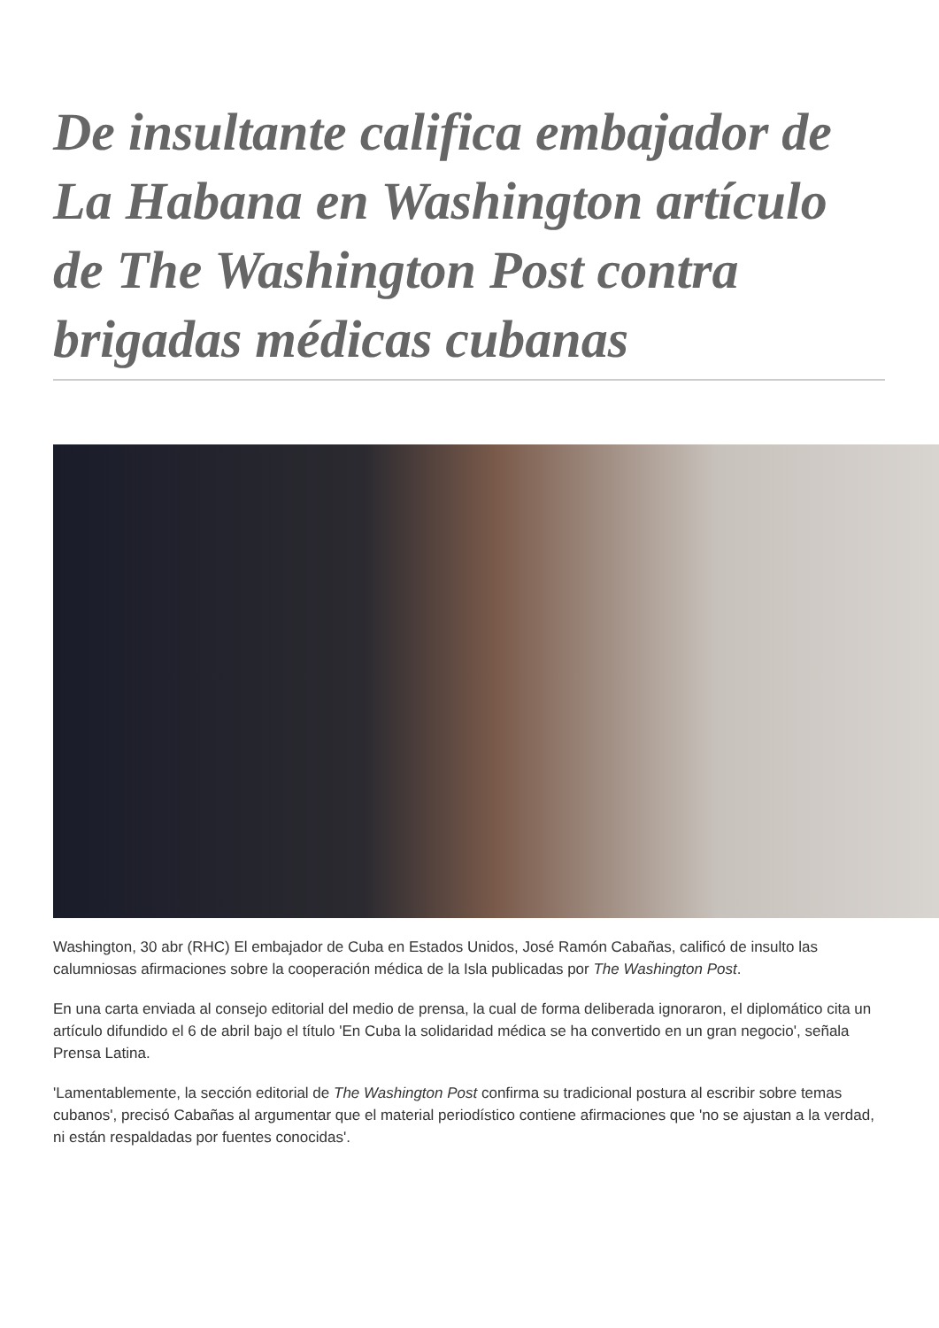De insultante califica embajador de La Habana en Washington artículo de The Washington Post contra brigadas médicas cubanas
Washington, 30 abr (RHC) El embajador de Cuba en Estados Unidos, José Ramón Cabañas, calificó de insulto las calumniosas afirmaciones sobre la cooperación médica de la Isla publicadas por The Washington Post.
En una carta enviada al consejo editorial del medio de prensa, la cual de forma deliberada ignoraron, el diplomático cita un artículo difundido el 6 de abril bajo el título 'En Cuba la solidaridad médica se ha convertido en un gran negocio', señala Prensa Latina.
'Lamentablemente, la sección editorial de The Washington Post confirma su tradicional postura al escribir sobre temas cubanos', precisó Cabañas al argumentar que el material periodístico contiene afirmaciones que 'no se ajustan a la verdad, ni están respaldadas por fuentes conocidas'.